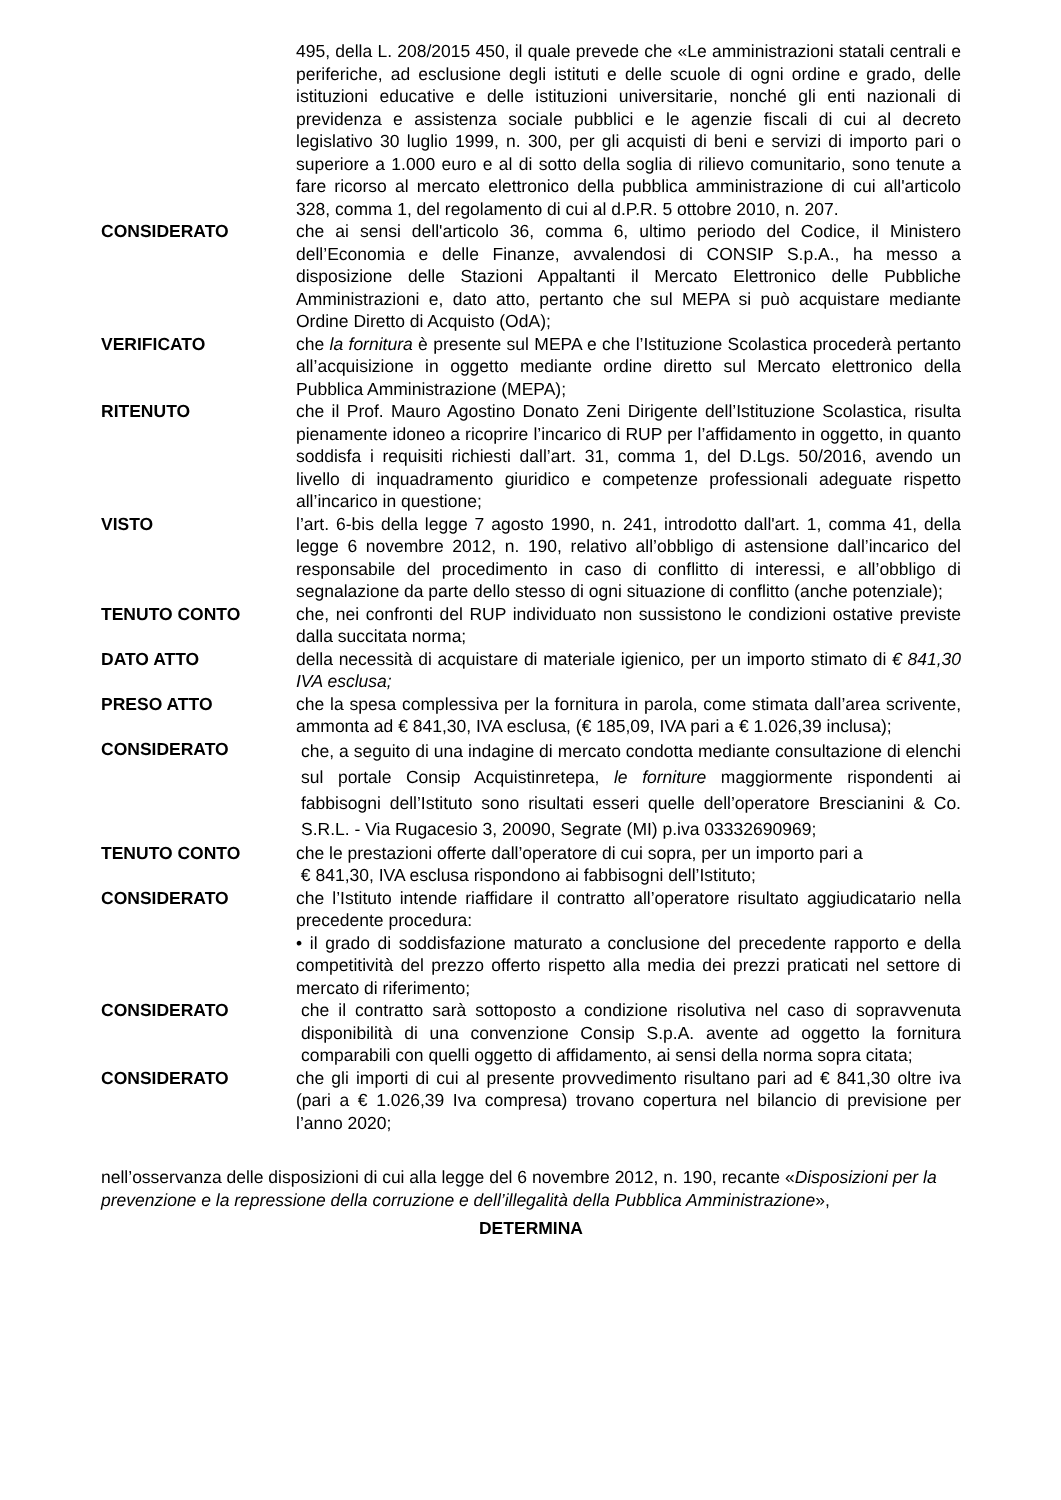495, della L. 208/2015 450, il quale prevede che «Le amministrazioni statali centrali e periferiche, ad esclusione degli istituti e delle scuole di ogni ordine e grado, delle istituzioni educative e delle istituzioni universitarie, nonché gli enti nazionali di previdenza e assistenza sociale pubblici e le agenzie fiscali di cui al decreto legislativo 30 luglio 1999, n. 300, per gli acquisti di beni e servizi di importo pari o superiore a 1.000 euro e al di sotto della soglia di rilievo comunitario, sono tenute a fare ricorso al mercato elettronico della pubblica amministrazione di cui all'articolo 328, comma 1, del regolamento di cui al d.P.R. 5 ottobre 2010, n. 207.
CONSIDERATO che ai sensi dell'articolo 36, comma 6, ultimo periodo del Codice, il Ministero dell’Economia e delle Finanze, avvalendosi di CONSIP S.p.A., ha messo a disposizione delle Stazioni Appaltanti il Mercato Elettronico delle Pubbliche Amministrazioni e, dato atto, pertanto che sul MEPA si può acquistare mediante Ordine Diretto di Acquisto (OdA);
VERIFICATO che la fornitura è presente sul MEPA e che l’Istituzione Scolastica procederà pertanto all’acquisizione in oggetto mediante ordine diretto sul Mercato elettronico della Pubblica Amministrazione (MEPA);
RITENUTO che il Prof. Mauro Agostino Donato Zeni Dirigente dell’Istituzione Scolastica, risulta pienamente idoneo a ricoprire l’incarico di RUP per l’affidamento in oggetto, in quanto soddisfa i requisiti richiesti dall’art. 31, comma 1, del D.Lgs. 50/2016, avendo un livello di inquadramento giuridico e competenze professionali adeguate rispetto all’incarico in questione;
VISTO l’art. 6-bis della legge 7 agosto 1990, n. 241, introdotto dall'art. 1, comma 41, della legge 6 novembre 2012, n. 190, relativo all’obbligo di astensione dall’incarico del responsabile del procedimento in caso di conflitto di interessi, e all’obbligo di segnalazione da parte dello stesso di ogni situazione di conflitto (anche potenziale);
TENUTO CONTO che, nei confronti del RUP individuato non sussistono le condizioni ostative previste dalla succitata norma;
DATO ATTO della necessità di acquistare di materiale igienico, per un importo stimato di € 841,30 IVA esclusa;
PRESO ATTO che la spesa complessiva per la fornitura in parola, come stimata dall’area scrivente, ammonta ad € 841,30, IVA esclusa, (€ 185,09, IVA pari a € 1.026,39 inclusa);
CONSIDERATO
che, a seguito di una indagine di mercato condotta mediante consultazione di elenchi sul portale Consip Acquistinretepa, le forniture maggiormente rispondenti ai fabbisogni dell’Istituto sono risultati esseri quelle dell’operatore Brescianini & Co. S.R.L. - Via Rugacesio 3, 20090, Segrate (MI) p.iva 03332690969;
TENUTO CONTO che le prestazioni offerte dall’operatore di cui sopra, per un importo pari a
€ 841,30, IVA esclusa rispondono ai fabbisogni dell’Istituto;
CONSIDERATO che l’Istituto intende riaffidare il contratto all’operatore risultato aggiudicatario nella precedente procedura:
• il grado di soddisfazione maturato a conclusione del precedente rapporto e della competitività del prezzo offerto rispetto alla media dei prezzi praticati nel settore di mercato di riferimento;
CONSIDERATO che il contratto sarà sottoposto a condizione risolutiva nel caso di sopravvenuta disponibilità di una convenzione Consip S.p.A. avente ad oggetto la fornitura comparabili con quelli oggetto di affidamento, ai sensi della norma sopra citata;
CONSIDERATO che gli importi di cui al presente provvedimento risultano pari ad € 841,30 oltre iva (pari a € 1.026,39 Iva compresa) trovano copertura nel bilancio di previsione per l’anno 2020;
nell’osservanza delle disposizioni di cui alla legge del 6 novembre 2012, n. 190, recante «Disposizioni per la prevenzione e la repressione della corruzione e dell’illegalità della Pubblica Amministrazione»,
DETERMINA